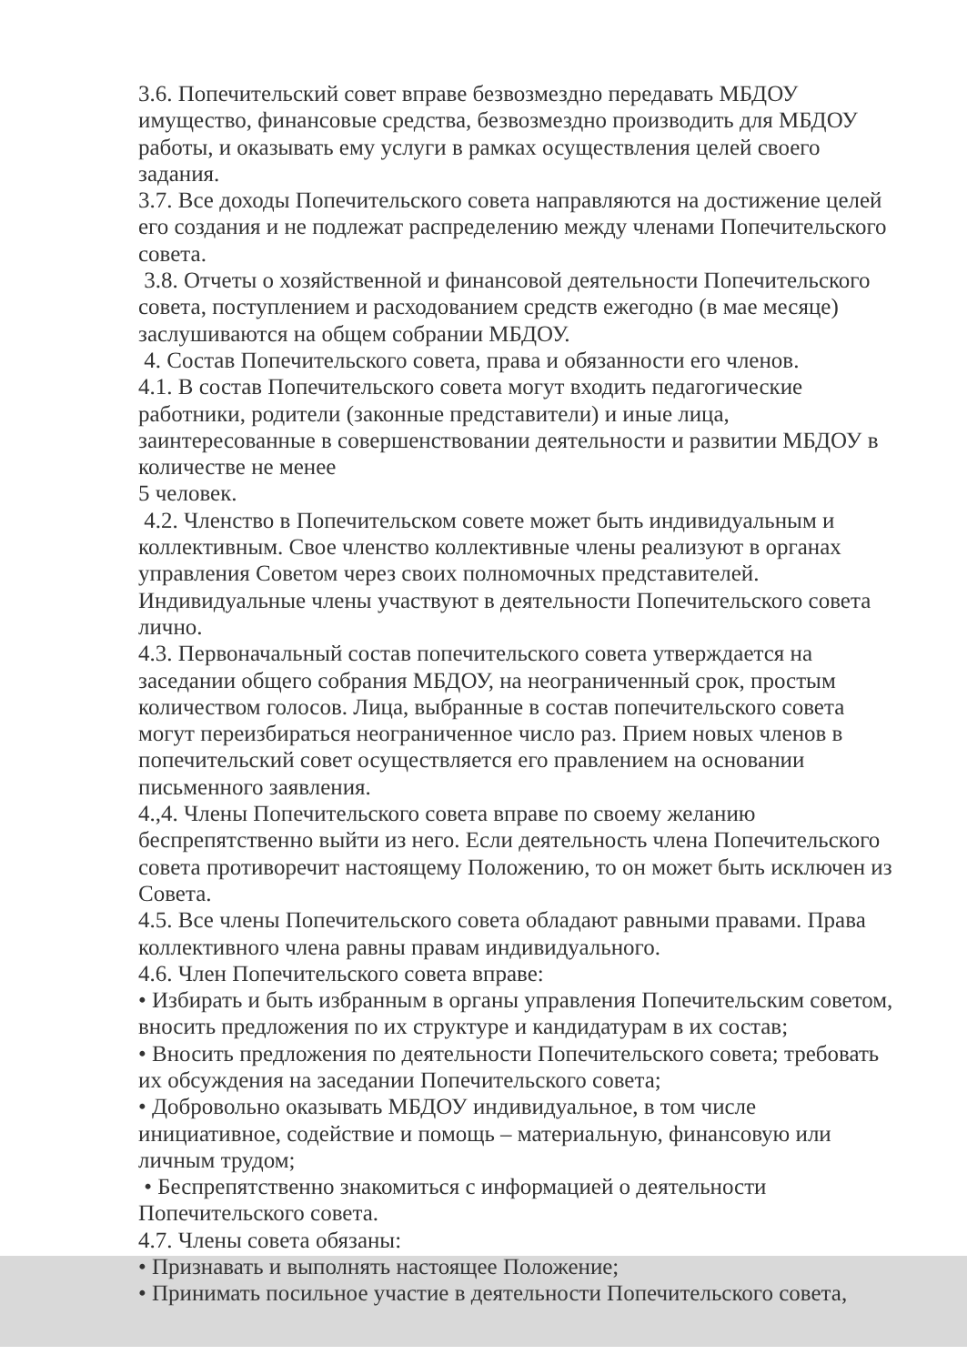3.6. Попечительский совет вправе безвозмездно передавать МБДОУ имущество, финансовые средства, безвозмездно производить для МБДОУ работы, и оказывать ему услуги в рамках осуществления целей своего задания.
3.7. Все доходы Попечительского совета направляются на достижение целей его создания и не подлежат распределению между членами Попечительского совета.
3.8. Отчеты о хозяйственной и финансовой деятельности Попечительского совета, поступлением и расходованием средств ежегодно (в мае месяце) заслушиваются на общем собрании МБДОУ.
4. Состав Попечительского совета, права и обязанности его членов.
4.1. В состав Попечительского совета могут входить педагогические работники, родители (законные представители) и иные лица, заинтересованные в совершенствовании деятельности и развитии МБДОУ в количестве не менее
5 человек.
4.2. Членство в Попечительском совете может быть индивидуальным и коллективным. Свое членство коллективные члены реализуют в органах управления Советом через своих полномочных представителей. Индивидуальные члены участвуют в деятельности Попечительского совета лично.
4.3. Первоначальный состав попечительского совета утверждается на заседании общего собрания МБДОУ, на неограниченный срок, простым количеством голосов. Лица, выбранные в состав попечительского совета могут переизбираться неограниченное число раз. Прием новых членов в попечительский совет осуществляется его правлением на основании письменного заявления.
4.,4. Члены Попечительского совета вправе по своему желанию беспрепятственно выйти из него. Если деятельность члена Попечительского совета противоречит настоящему Положению, то он может быть исключен из Совета.
4.5. Все члены Попечительского совета обладают равными правами. Права коллективного члена равны правам индивидуального.
4.6. Член Попечительского совета вправе:
• Избирать и быть избранным в органы управления Попечительским советом, вносить предложения по их структуре и кандидатурам в их состав;
• Вносить предложения по деятельности Попечительского совета; требовать их обсуждения на заседании Попечительского совета;
• Добровольно оказывать МБДОУ индивидуальное, в том числе инициативное, содействие и помощь – материальную, финансовую или личным трудом;
• Беспрепятственно знакомиться с информацией о деятельности Попечительского совета.
4.7. Члены совета обязаны:
• Признавать и выполнять настоящее Положение;
• Принимать посильное участие в деятельности Попечительского совета,